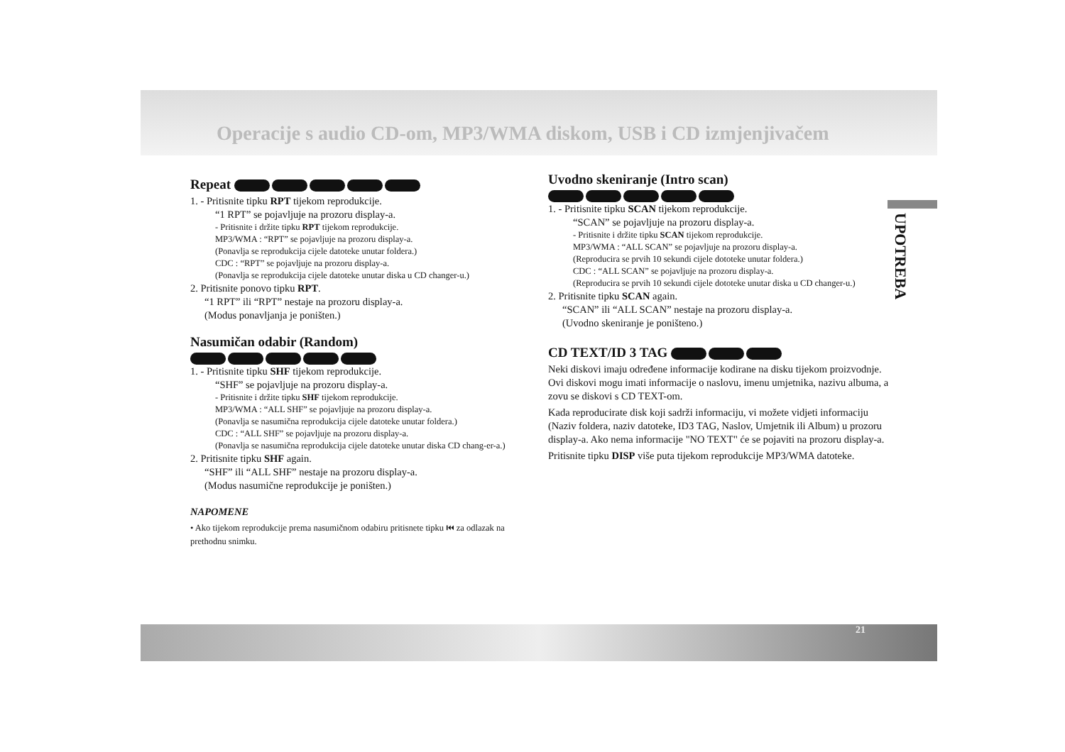Operacije s audio CD-om, MP3/WMA diskom, USB i CD izmjenjivačem
UPOTREBA
Repeat
1. - Pritisnite tipku RPT tijekom reprodukcije.
“1 RPT” se pojavljuje na prozoru display-a.
- Pritisnite i držite tipku RPT tijekom reprodukcije.
MP3/WMA : “RPT” se pojavljuje na prozoru display-a.
(Ponavlja se reprodukcija cijele datoteke unutar foldera.)
CDC : “RPT” se pojavljuje na prozoru display-a.
(Ponavlja se reprodukcija cijele datoteke unutar diska u CD changer-u.)
2. Pritisnite ponovo tipku RPT.
“1 RPT” ili “RPT” nestaje na prozoru display-a.
(Modus ponavljanja je poništen.)
Nasumičan odabir (Random)
1. - Pritisnite tipku SHF tijekom reprodukcije.
“SHF” se pojavljuje na prozoru display-a.
- Pritisnite i držite tipku SHF tijekom reprodukcije.
MP3/WMA : “ALL SHF” se pojavljuje na prozoru display-a.
(Ponavlja se nasumična reprodukcija cijele datoteke unutar foldera.)
CDC : “ALL SHF” se pojavljuje na prozoru display-a.
(Ponavlja se nasumična reprodukcija cijele datoteke unutar diska CD chang-er-a.)
2. Pritisnite tipku SHF again.
“SHF” ili “ALL SHF” nestaje na prozoru display-a.
(Modus nasumične reprodukcije je poništen.)
NAPOMENE
• Ako tijekom reprodukcije prema nasumičnom odabiru pritisnete tipku ⏮ za odlazak na prethodnu snimku.
Uvodno skeniranje (Intro scan)
1. - Pritisnite tipku SCAN tijekom reprodukcije.
“SCAN” se pojavljuje na prozoru display-a.
- Pritisnite i držite tipku SCAN tijekom reprodukcije.
MP3/WMA : “ALL SCAN” se pojavljuje na prozoru display-a.
(Reproducira se prvih 10 sekundi cijele dototeke unutar foldera.)
CDC : “ALL SCAN” se pojavljuje na prozoru display-a.
(Reproducira se prvih 10 sekundi cijele dototeke unutar diska u CD changer-u.)
2. Pritisnite tipku SCAN again.
“SCAN” ili “ALL SCAN” nestaje na prozoru display-a.
(Uvodno skeniranje je poništeno.)
CD TEXT/ID 3 TAG
Neki diskovi imaju određene informacije kodirane na disku tijekom proizvodnje. Ovi diskovi mogu imati informacije o naslovu, imenu umjetnika, nazivu albuma, a zovu se diskovi s CD TEXT-om.
Kada reproducirate disk koji sadrži informaciju, vi možete vidjeti informaciju (Naziv foldera, naziv datoteke, ID3 TAG, Naslov, Umjetnik ili Album) u prozoru display-a. Ako nema informacije "NO TEXT" će se pojaviti na prozoru display-a.
Pritisnite tipku DISP više puta tijekom reprodukcije MP3/WMA datoteke.
21